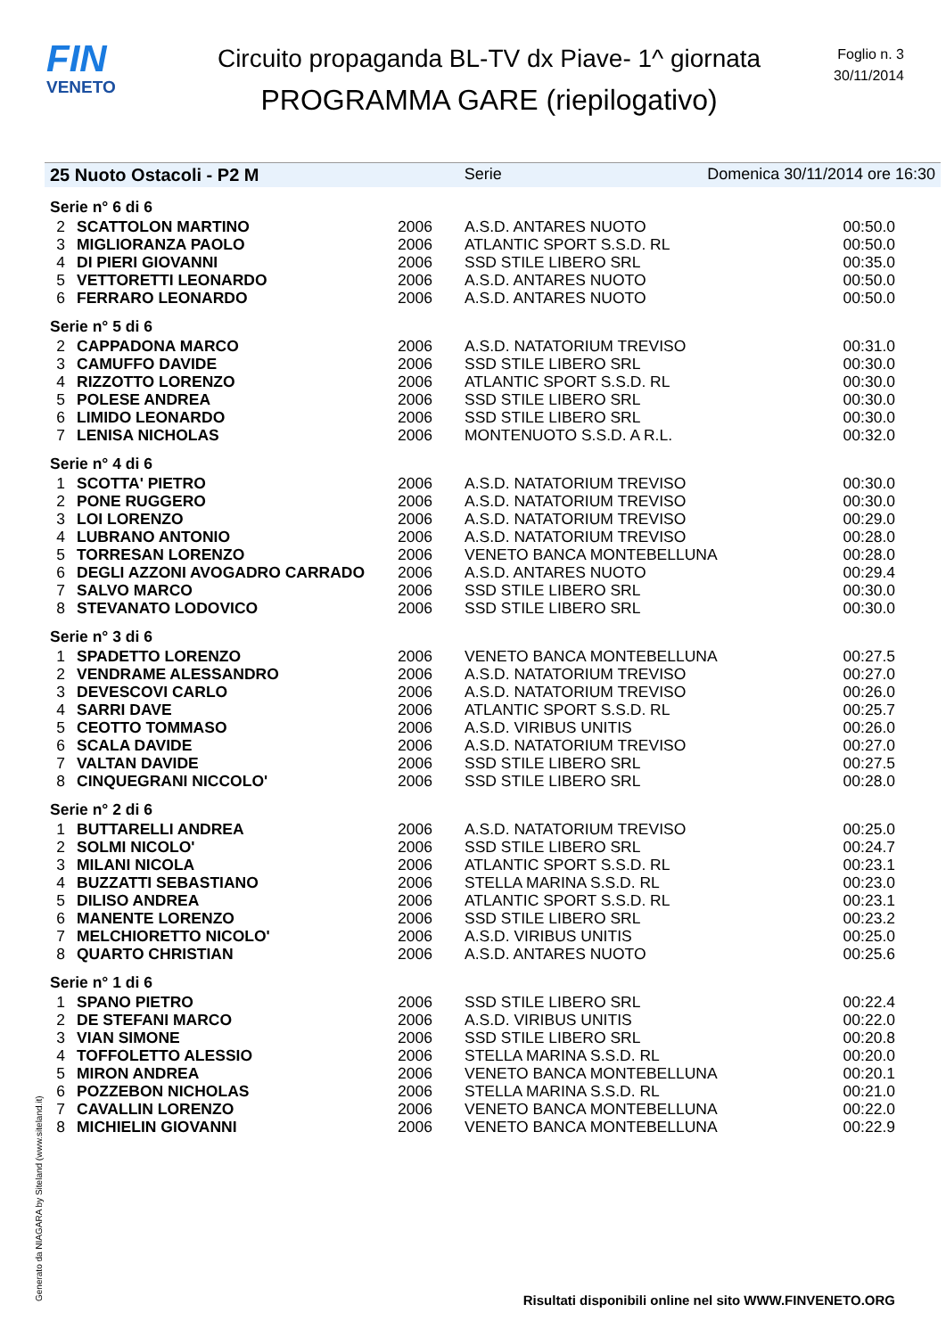FIN
VENETO
Circuito propaganda BL-TV dx Piave- 1^ giornata
PROGRAMMA GARE (riepilogativo)
Foglio n. 3
30/11/2014
25 Nuoto Ostacoli - P2 M Serie Domenica 30/11/2014 ore 16:30
| Serie n° 6 di 6 | | | | |
| 2 | SCATTOLON MARTINO | 2006 | A.S.D. ANTARES NUOTO | 00:50.0 |
| 3 | MIGLIORANZA PAOLO | 2006 | ATLANTIC SPORT S.S.D. RL | 00:50.0 |
| 4 | DI PIERI GIOVANNI | 2006 | SSD STILE LIBERO SRL | 00:35.0 |
| 5 | VETTORETTI LEONARDO | 2006 | A.S.D. ANTARES NUOTO | 00:50.0 |
| 6 | FERRARO LEONARDO | 2006 | A.S.D. ANTARES NUOTO | 00:50.0 |
| Serie n° 5 di 6 | | | | |
| 2 | CAPPADONA MARCO | 2006 | A.S.D. NATATORIUM TREVISO | 00:31.0 |
| 3 | CAMUFFO DAVIDE | 2006 | SSD STILE LIBERO SRL | 00:30.0 |
| 4 | RIZZOTTO LORENZO | 2006 | ATLANTIC SPORT S.S.D. RL | 00:30.0 |
| 5 | POLESE ANDREA | 2006 | SSD STILE LIBERO SRL | 00:30.0 |
| 6 | LIMIDO LEONARDO | 2006 | SSD STILE LIBERO SRL | 00:30.0 |
| 7 | LENISA NICHOLAS | 2006 | MONTENUOTO S.S.D. A R.L. | 00:32.0 |
| Serie n° 4 di 6 | | | | |
| 1 | SCOTTA' PIETRO | 2006 | A.S.D. NATATORIUM TREVISO | 00:30.0 |
| 2 | PONE RUGGERO | 2006 | A.S.D. NATATORIUM TREVISO | 00:30.0 |
| 3 | LOI LORENZO | 2006 | A.S.D. NATATORIUM TREVISO | 00:29.0 |
| 4 | LUBRANO ANTONIO | 2006 | A.S.D. NATATORIUM TREVISO | 00:28.0 |
| 5 | TORRESAN LORENZO | 2006 | VENETO BANCA MONTEBELLUNA | 00:28.0 |
| 6 | DEGLI AZZONI AVOGADRO CARRADO | 2006 | A.S.D. ANTARES NUOTO | 00:29.4 |
| 7 | SALVO MARCO | 2006 | SSD STILE LIBERO SRL | 00:30.0 |
| 8 | STEVANATO LODOVICO | 2006 | SSD STILE LIBERO SRL | 00:30.0 |
| Serie n° 3 di 6 | | | | |
| 1 | SPADETTO LORENZO | 2006 | VENETO BANCA MONTEBELLUNA | 00:27.5 |
| 2 | VENDRAME ALESSANDRO | 2006 | A.S.D. NATATORIUM TREVISO | 00:27.0 |
| 3 | DEVESCOVI CARLO | 2006 | A.S.D. NATATORIUM TREVISO | 00:26.0 |
| 4 | SARRI DAVE | 2006 | ATLANTIC SPORT S.S.D. RL | 00:25.7 |
| 5 | CEOTTO TOMMASO | 2006 | A.S.D. VIRIBUS UNITIS | 00:26.0 |
| 6 | SCALA DAVIDE | 2006 | A.S.D. NATATORIUM TREVISO | 00:27.0 |
| 7 | VALTAN DAVIDE | 2006 | SSD STILE LIBERO SRL | 00:27.5 |
| 8 | CINQUEGRANI NICCOLO' | 2006 | SSD STILE LIBERO SRL | 00:28.0 |
| Serie n° 2 di 6 | | | | |
| 1 | BUTTARELLI ANDREA | 2006 | A.S.D. NATATORIUM TREVISO | 00:25.0 |
| 2 | SOLMI NICOLO' | 2006 | SSD STILE LIBERO SRL | 00:24.7 |
| 3 | MILANI NICOLA | 2006 | ATLANTIC SPORT S.S.D. RL | 00:23.1 |
| 4 | BUZZATTI SEBASTIANO | 2006 | STELLA MARINA S.S.D. RL | 00:23.0 |
| 5 | DILISO ANDREA | 2006 | ATLANTIC SPORT S.S.D. RL | 00:23.1 |
| 6 | MANENTE LORENZO | 2006 | SSD STILE LIBERO SRL | 00:23.2 |
| 7 | MELCHIORETTO NICOLO' | 2006 | A.S.D. VIRIBUS UNITIS | 00:25.0 |
| 8 | QUARTO CHRISTIAN | 2006 | A.S.D. ANTARES NUOTO | 00:25.6 |
| Serie n° 1 di 6 | | | | |
| 1 | SPANO PIETRO | 2006 | SSD STILE LIBERO SRL | 00:22.4 |
| 2 | DE STEFANI MARCO | 2006 | A.S.D. VIRIBUS UNITIS | 00:22.0 |
| 3 | VIAN SIMONE | 2006 | SSD STILE LIBERO SRL | 00:20.8 |
| 4 | TOFFOLETTO ALESSIO | 2006 | STELLA MARINA S.S.D. RL | 00:20.0 |
| 5 | MIRON ANDREA | 2006 | VENETO BANCA MONTEBELLUNA | 00:20.1 |
| 6 | POZZEBON NICHOLAS | 2006 | STELLA MARINA S.S.D. RL | 00:21.0 |
| 7 | CAVALLIN LORENZO | 2006 | VENETO BANCA MONTEBELLUNA | 00:22.0 |
| 8 | MICHIELIN GIOVANNI | 2006 | VENETO BANCA MONTEBELLUNA | 00:22.9 |
Generato da NIAGARA by Siteland (www.siteland.it)
Risultati disponibili online nel sito WWW.FINVENETO.ORG